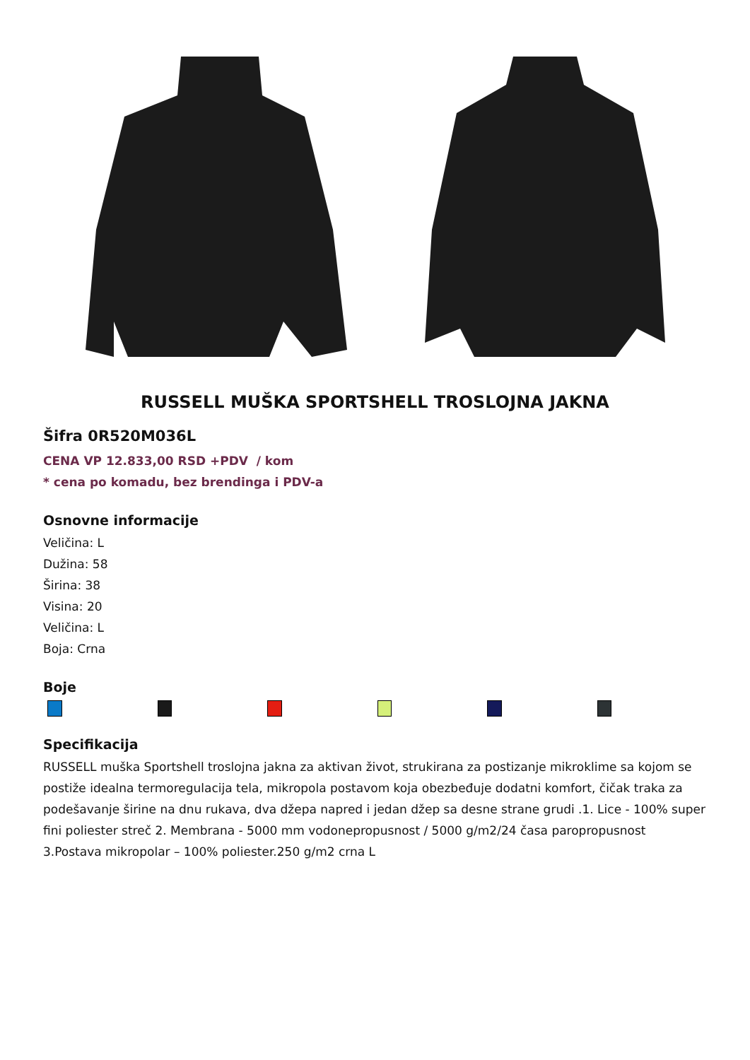RUSSELL MUŠKA SPORTSHELL TROSLOJNA JAKNA
Šifra 0R520M036L
CENA VP 12.833,00 RSD +PDV / kom
* cena po komadu, bez brendinga i PDV-a
Osnovne informacije
Veličina: L
Dužina: 58
Širina: 38
Visina: 20
Veličina: L
Boja: Crna
Boje
Specifikacija
RUSSELL muška Sportshell troslojna jakna za aktivan život, strukirana za postizanje mikroklime sa kojom se postiže idealna termoregulacija tela, mikropola postavom koja obezbeđuje dodatni komfort, čičak traka za podešavanje širine na dnu rukava, dva džepa napred i jedan džep sa desne strane grudi .1. Lice - 100% super fini poliester streč 2. Membrana - 5000 mm vodonepropusnost / 5000 g/m2/24 časa paropropusnost 3.Postava mikropolar – 100% poliester.250 g/m2 crna L